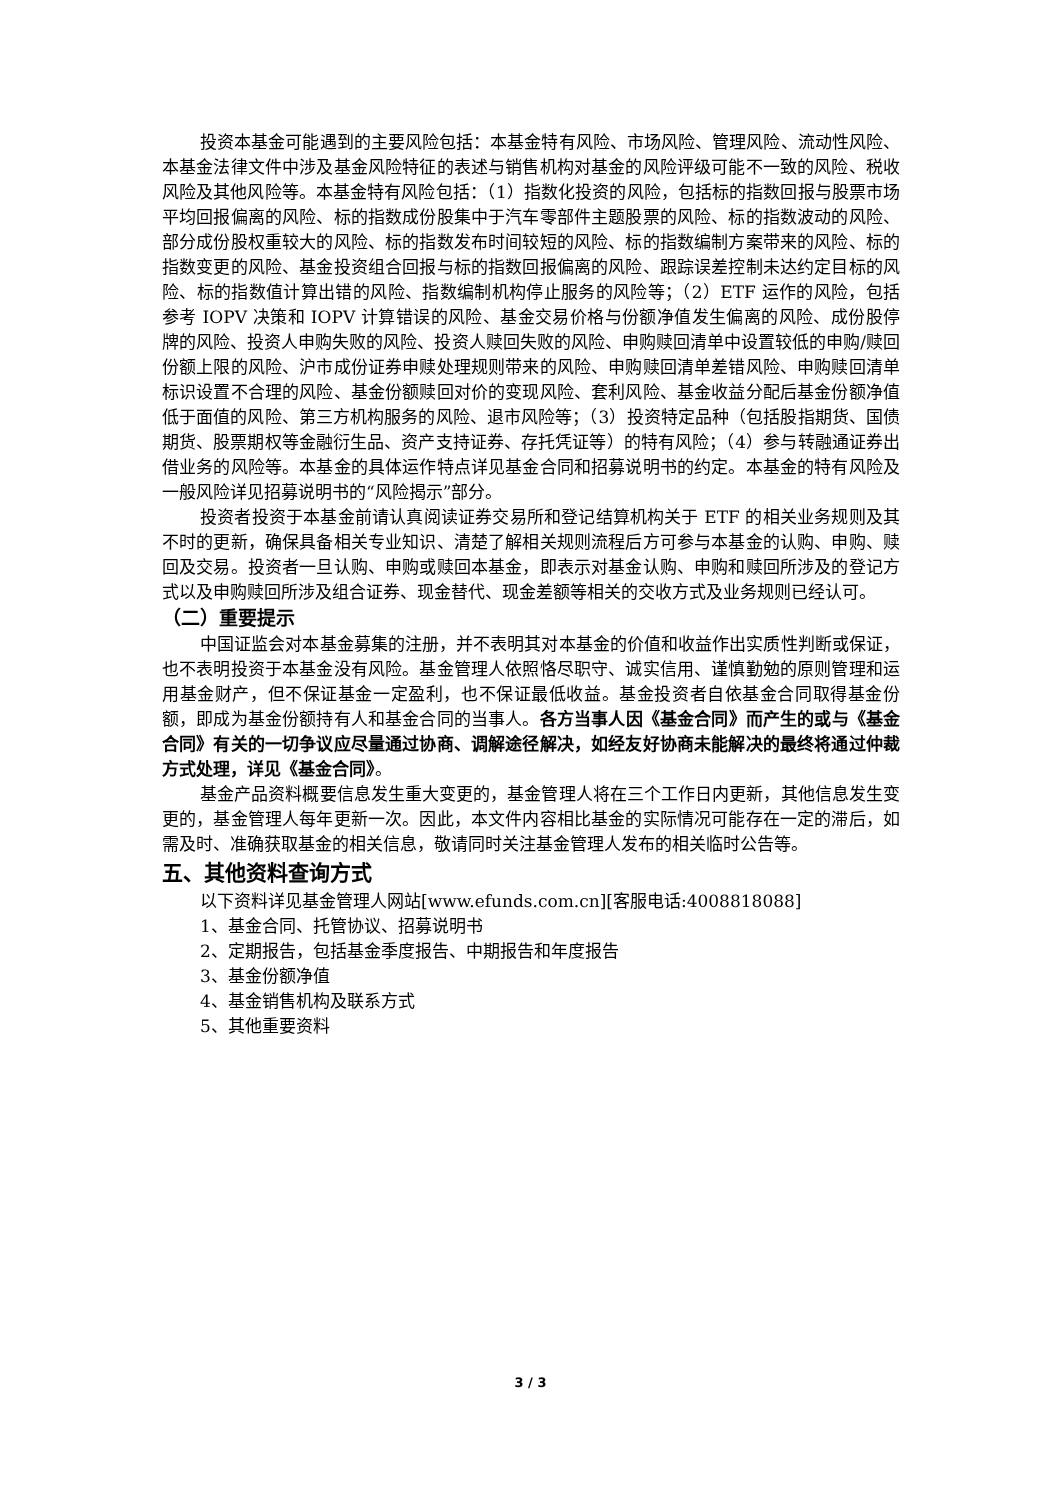投资本基金可能遇到的主要风险包括：本基金特有风险、市场风险、管理风险、流动性风险、本基金法律文件中涉及基金风险特征的表述与销售机构对基金的风险评级可能不一致的风险、税收风险及其他风险等。本基金特有风险包括：（1）指数化投资的风险，包括标的指数回报与股票市场平均回报偏离的风险、标的指数成份股集中于汽车零部件主题股票的风险、标的指数波动的风险、部分成份股权重较大的风险、标的指数发布时间较短的风险、标的指数编制方案带来的风险、标的指数变更的风险、基金投资组合回报与标的指数回报偏离的风险、跟踪误差控制未达约定目标的风险、标的指数值计算出错的风险、指数编制机构停止服务的风险等；（2）ETF 运作的风险，包括参考 IOPV 决策和 IOPV 计算错误的风险、基金交易价格与份额净值发生偏离的风险、成份股停牌的风险、投资人申购失败的风险、投资人赎回失败的风险、申购赎回清单中设置较低的申购/赎回份额上限的风险、沪市成份证券申赎处理规则带来的风险、申购赎回清单差错风险、申购赎回清单标识设置不合理的风险、基金份额赎回对价的变现风险、套利风险、基金收益分配后基金份额净值低于面值的风险、第三方机构服务的风险、退市风险等；（3）投资特定品种（包括股指期货、国债期货、股票期权等金融衍生品、资产支持证券、存托凭证等）的特有风险；（4）参与转融通证券出借业务的风险等。本基金的具体运作特点详见基金合同和招募说明书的约定。本基金的特有风险及一般风险详见招募说明书的“风险揭示”部分。
投资者投资于本基金前请认真阅读证券交易所和登记结算机构关于 ETF 的相关业务规则及其不时的更新，确保具备相关专业知识、清楚了解相关规则流程后方可参与本基金的认购、申购、赎回及交易。投资者一旦认购、申购或赎回本基金，即表示对基金认购、申购和赎回所涉及的登记方式以及申购赎回所涉及组合证券、现金替代、现金差额等相关的交收方式及业务规则已经认可。
（二）重要提示
中国证监会对本基金募集的注册，并不表明其对本基金的价值和收益作出实质性判断或保证，也不表明投资于本基金没有风险。基金管理人依照恪尽职守、诚实信用、谨慎勤勉的原则管理和运用基金财产，但不保证基金一定盈利，也不保证最低收益。基金投资者自依基金合同取得基金份额，即成为基金份额持有人和基金合同的当事人。各方当事人因《基金合同》而产生的或与《基金合同》有关的一切争议应尽量通过协商、调解途径解决，如经友好协商未能解决的最终将通过仲裁方式处理，详见《基金合同》。
基金产品资料概要信息发生重大变更的，基金管理人将在三个工作日内更新，其他信息发生变更的，基金管理人每年更新一次。因此，本文件内容相比基金的实际情况可能存在一定的滞后，如需及时、准确获取基金的相关信息，敬请同时关注基金管理人发布的相关临时公告等。
五、其他资料查询方式
以下资料详见基金管理人网站[www.efunds.com.cn][客服电话:4008818088]
1、基金合同、托管协议、招募说明书
2、定期报告，包括基金季度报告、中期报告和年度报告
3、基金份额净值
4、基金销售机构及联系方式
5、其他重要资料
3 / 3